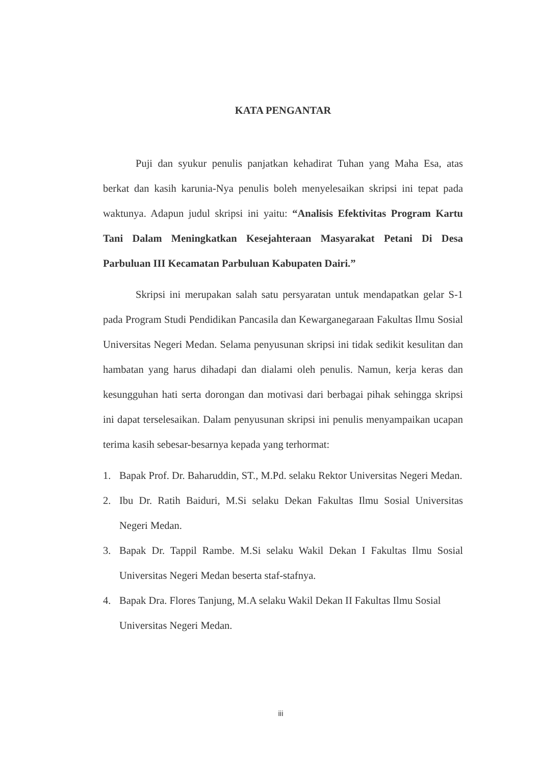KATA PENGANTAR
Puji dan syukur penulis panjatkan kehadirat Tuhan yang Maha Esa, atas berkat dan kasih karunia-Nya penulis boleh menyelesaikan skripsi ini tepat pada waktunya. Adapun judul skripsi ini yaitu: “Analisis Efektivitas Program Kartu Tani Dalam Meningkatkan Kesejahteraan Masyarakat Petani Di Desa Parbuluan III Kecamatan Parbuluan Kabupaten Dairi.”
Skripsi ini merupakan salah satu persyaratan untuk mendapatkan gelar S-1 pada Program Studi Pendidikan Pancasila dan Kewarganegaraan Fakultas Ilmu Sosial Universitas Negeri Medan. Selama penyusunan skripsi ini tidak sedikit kesulitan dan hambatan yang harus dihadapi dan dialami oleh penulis. Namun, kerja keras dan kesungguhan hati serta dorongan dan motivasi dari berbagai pihak sehingga skripsi ini dapat terselesaikan. Dalam penyusunan skripsi ini penulis menyampaikan ucapan terima kasih sebesar-besarnya kepada yang terhormat:
1. Bapak Prof. Dr. Baharuddin, ST., M.Pd. selaku Rektor Universitas Negeri Medan.
2. Ibu Dr. Ratih Baiduri, M.Si selaku Dekan Fakultas Ilmu Sosial Universitas Negeri Medan.
3. Bapak Dr. Tappil Rambe. M.Si selaku Wakil Dekan I Fakultas Ilmu Sosial Universitas Negeri Medan beserta staf-stafnya.
4. Bapak Dra. Flores Tanjung, M.A selaku Wakil Dekan II Fakultas Ilmu Sosial Universitas Negeri Medan.
iii